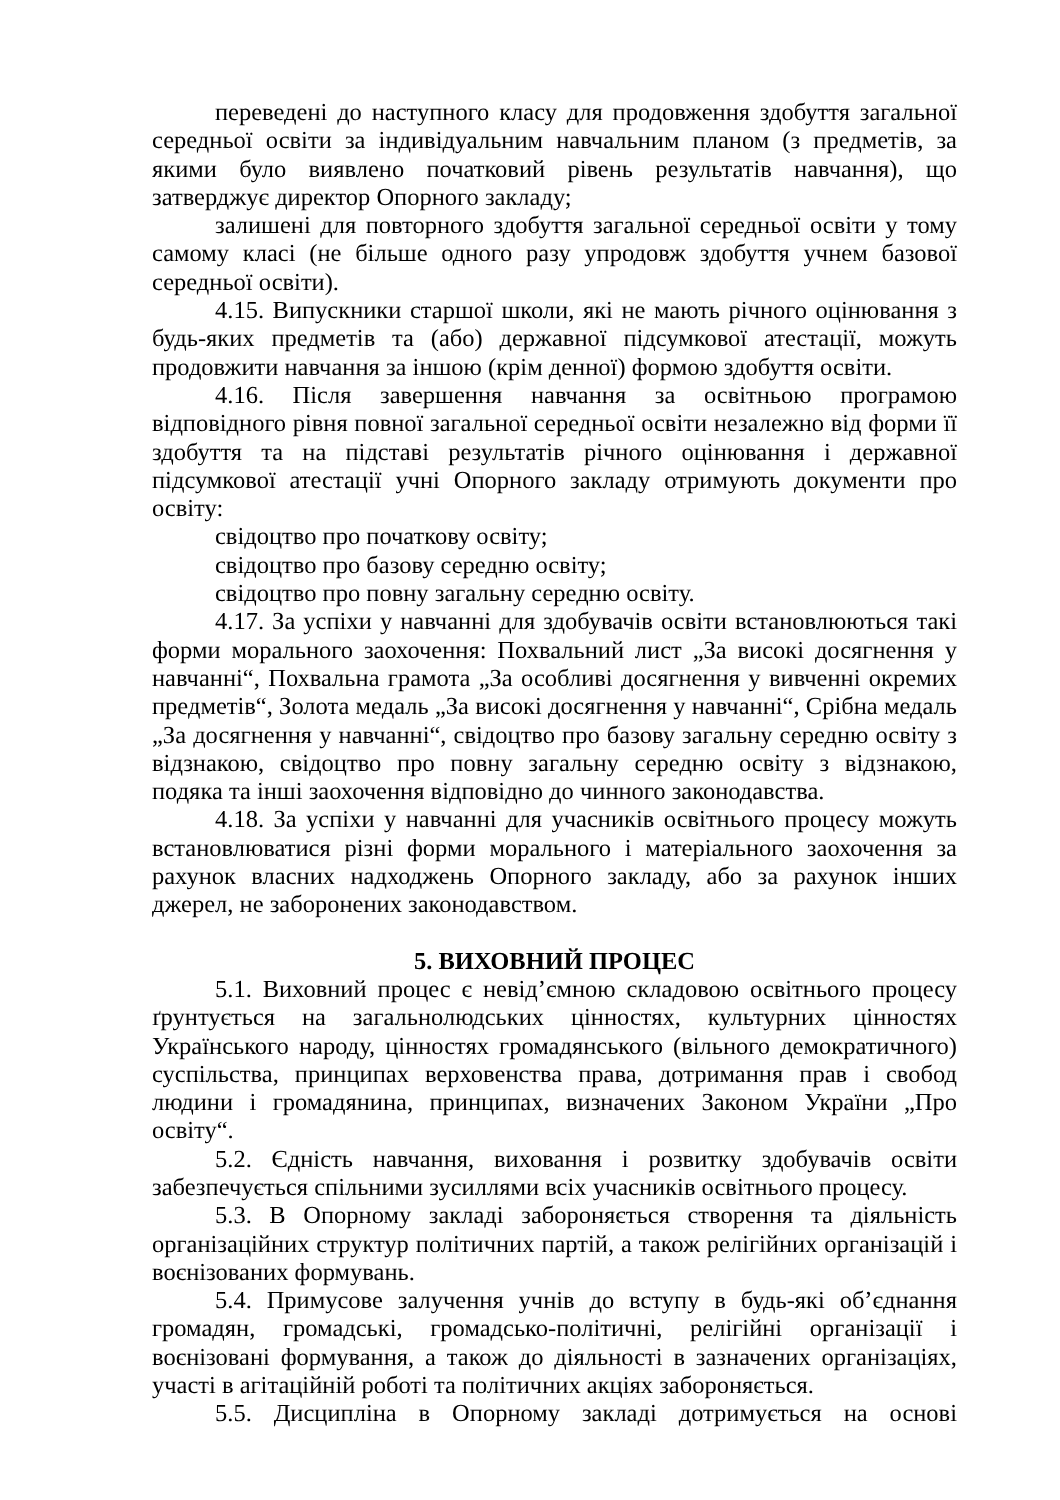переведені до наступного класу для продовження здобуття загальної середньої освіти за індивідуальним навчальним планом (з предметів, за якими було виявлено початковий рівень результатів навчання), що затверджує директор Опорного закладу;
залишені для повторного здобуття загальної середньої освіти у тому самому класі (не більше одного разу упродовж здобуття учнем базової середньої освіти).
4.15. Випускники старшої школи, які не мають річного оцінювання з будь-яких предметів та (або) державної підсумкової атестації, можуть продовжити навчання за іншою (крім денної) формою здобуття освіти.
4.16. Після завершення навчання за освітньою програмою відповідного рівня повної загальної середньої освіти незалежно від форми її здобуття та на підставі результатів річного оцінювання і державної підсумкової атестації учні Опорного закладу отримують документи про освіту:
свідоцтво про початкову освіту;
свідоцтво про базову середню освіту;
свідоцтво про повну загальну середню освіту.
4.17. За успіхи у навчанні для здобувачів освіти встановлюються такі форми морального заохочення: Похвальний лист „За високі досягнення у навчанні“, Похвальна грамота „За особливі досягнення у вивченні окремих предметів“, Золота медаль „За високі досягнення у навчанні“, Срібна медаль „За досягнення у навчанні“, свідоцтво про базову загальну середню освіту з відзнакою, свідоцтво про повну загальну середню освіту з відзнакою, подяка та інші заохочення відповідно до чинного законодавства.
4.18. За успіхи у навчанні для учасників освітнього процесу можуть встановлюватися різні форми морального і матеріального заохочення за рахунок власних надходжень Опорного закладу, або за рахунок інших джерел, не заборонених законодавством.
5. ВИХОВНИЙ ПРОЦЕС
5.1. Виховний процес є невід’ємною складовою освітнього процесу ґрунтується на загальнолюдських цінностях, культурних цінностях Українського народу, цінностях громадянського (вільного демократичного) суспільства, принципах верховенства права, дотримання прав і свобод людини і громадянина, принципах, визначених Законом України „Про освіту“.
5.2. Єдність навчання, виховання і розвитку здобувачів освіти забезпечується спільними зусиллями всіх учасників освітнього процесу.
5.3. В Опорному закладі забороняється створення та діяльність організаційних структур політичних партій, а також релігійних організацій і воєнізованих формувань.
5.4. Примусове залучення учнів до вступу в будь-які об’єднання громадян, громадські, громадсько-політичні, релігійні організації і воєнізовані формування, а також до діяльності в зазначених організаціях, участі в агітаційній роботі та політичних акціях забороняється.
5.5. Дисципліна в Опорному закладі дотримується на основі